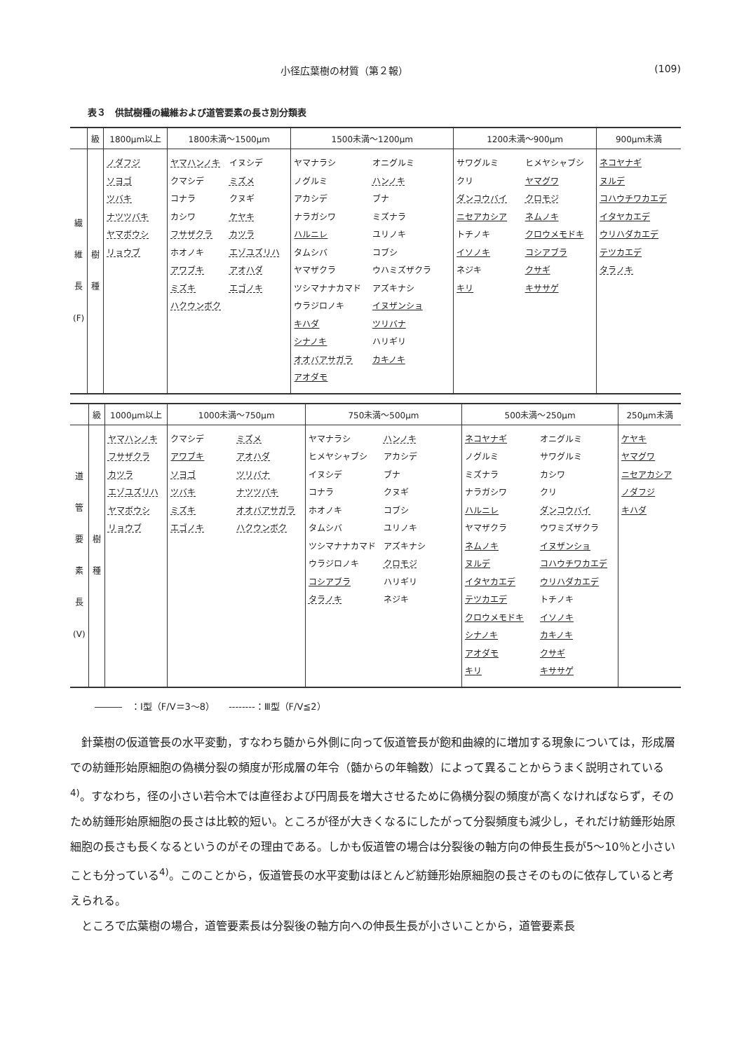小径広葉樹の材質（第２報） (109)
表３　供試樹種の繊維および道管要素の長さ別分類表
| | 級 | 1800μm以上 | 1800未満〜1500μm | 1500未満〜1200μm | 1200未満〜900μm | 900μm未満 |
| --- | --- | --- | --- | --- | --- | --- |
| 繊 維 長 (F) | 樹 種 | ノダフジ ソヨゴ ツバキ ナツツバキ ヤマボウシ リョウブ | ヤマハンノキ イヌシデ クマシデ ミズメ コナラ クヌギ カシワ ケヤキ フサザクラ カツラ ホオノキ エゾユズリハ アワブキ アオハダ ミズキ エゴノキ ハクウンボク | ヤマナラシ オニグルミ ノグルミ ハンノキ アカシデ ブナ ナラガシワ ミズナラ ハルニレ ユリノキ タムシバ コブシ ヤマザクラ ウハミズザクラ ツシマナナカマド アズキナシ ウラジロノキ イヌザンショ キハダ ツリバナ シナノキ ハリギリ オオバアサガラ カキノキ アオダモ | サワグルミ ヒメヤシャブシ クリ ヤマグワ ダンコウバイ クロモジ ニセアカシア ネムノキ トチノキ クロウメモドキ イソノキ コシアブラ ネジキ クサギ キリ キササゲ | ネコヤナギ ヌルデ コハウチワカエデ イタヤカエデ ウリハダカエデ テツカエデ タラノキ |
| | 級 | 1000μm以上 | 1000未満〜750μm | 750未満〜500μm | 500未満〜250μm | 250μm未満 |
| --- | --- | --- | --- | --- | --- | --- |
| 道 管 要 素 長 (V) | 樹 種 | ヤマハンノキ フサザクラ カツラ エゾユズリハ ヤマボウシ リョウブ | クマシデ ミズメ アワブキ アオハダ ソヨゴ ツリバナ ツバキ ナツツバキ ミズキ オオバアサガラ エゴノキ ハクウンボク | ヤマナラシ ハンノキ ヒメヤシャブシ アカシデ イヌシデ ブナ コナラ クヌギ ホオノキ コブシ タムシバ ユリノキ ツシマナナカマド アズキナシ ウラジロノキ クロモジ コシアブラ ハリギリ タラノキ ネジキ | ネコヤナギ オニグルミ ノグルミ サワグルミ ミズナラ カシワ ナラガシワ クリ ハルニレ ダンコウバイ ヤマザクラ ウワミズザクラ ネムノキ イヌザンショ ヌルデ コハウチワカエデ イタヤカエデ ウリハダカエデ テツカエデ トチノキ クロウメモドキ イソノキ シナノキ カキノキ アオダモ クサギ キリ キササゲ | ケヤキ ヤマグワ ニセアカシア ノダフジ キハダ |
―――　：Ⅰ型（F/V＝3〜8）　　--------：Ⅲ型（F/V≦2）
針葉樹の仮道管長の水平変動，すなわち髄から外側に向って仮道管長が飽和曲線的に増加する現象については，形成層での紡錘形始原細胞の偽横分裂の頻度が形成層の年令（髄からの年輪数）によって異ることからうまく説明されている<sup>4)</sup>。すなわち，径の小さい若令木では直径および円周長を増大させるために偽横分裂の頻度が高くなければならず，そのため紡錘形始原細胞の長さは比較的短い。ところが径が大きくなるにしたがって分裂頻度も減少し，それだけ紡錘形始原細胞の長さも長くなるというのがその理由である。しかも仮道管の場合は分裂後の軸方向の伸長生長が5〜10％と小さいことも分っている<sup>4)</sup>。このことから，仮道管長の水平変動はほとんど紡錘形始原細胞の長さそのものに依存していると考えられる。
ところで広葉樹の場合，道管要素長は分裂後の軸方向への伸長生長が小さいことから，道管要素長